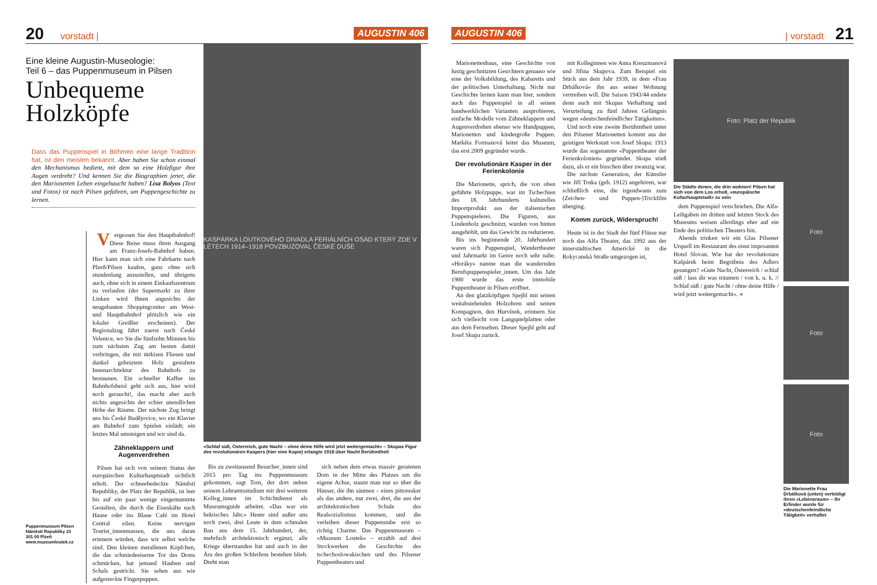20 vorstadt |
AUGUSTIN 406
Eine kleine Augustin-Museologie:
Teil 6 – das Puppenmuseum in Pilsen
Unbequeme Holzköpfe
Dass das Puppenspiel in Böhmen eine lange Tradition hat, ist den meisten bekannt. Aber haben Sie schon einmal den Mechanismus bedient, mit dem so eine Holzfigur ihre Augen verdreht? Und kennen Sie die Biographien jener, die den Marionetten Leben eingehaucht haben? Lisa Bolyos (Text und Fotos) ist nach Pilsen gefahren, um Puppengeschichte zu lernen.
Puppenmuseum Pilsen
Náměstí Republiky 23
301 00 Plzeň
www.muzeumloutek.cz
Vergessen Sie den Hauptbahnhof! Diese Reise muss ihren Ausgang am Franz-Josefs-Bahnhof haben. Hier kann man sich eine Fahrkarte nach Plzeň/Pilsen kaufen, ganz ohne sich stundenlang anzustellen, und übrigens auch, ohne sich in einem Einkaufszentrum zu verlaufen (der Supermarkt zu ihrer Linken wird Ihnen angesichts der neugebauten Shoppingcenter am West- und Hauptbahnhof plötzlich wie ein lokaler Greißler erscheinen). Der Regionalzug fährt zuerst nach České Velenice, wo Sie die fünfzehn Minuten bis zum nächsten Zug am besten damit verbringen, die mit türkisen Fliesen und dunkel gebeiztem Holz gestaltete Innenarchitektur des Bahnhofs zu bestaunen. Ein schneller Kaffee im Bahnhofsbeisl geht sich aus, hier wird noch geraucht!, das macht aber auch nichts angesichts der schier unendlichen Höhe der Räume. Der nächste Zug bringt uns bis České Budějovice, wo ein Klavier am Bahnhof zum Spielen einlädt; ein letztes Mal umsteigen und wir sind da.
Zähneklappern und Augenverdrehen
Pilsen hat sich von seinem Status der europäischen Kulturhauptstadt sichtlich erholt. Der schneebedeckte Náměstí Republiky, der Platz der Republik, ist leer bis auf ein paar wenige eingemummte Gestalten, die durch die Eiseskälte nach Hause oder ins Blaue Café im Hotel Central eilen. Keine nervigen Tourist_innenmassen, die uns daran erinnern würden, dass wir selbst welche sind. Den kleinen metallenen Köpfchen, die das schmiedeeiserne Tor des Doms schmücken, hat jemand Hauben und Schals gestrickt. Sie sehen aus wie aufgesteckte Fingerpuppen.
KASPÁRKA LOUTKOVÉHO DIVADLA FERIÁLNÍCH OSAD KTERÝ ZDE V LÉTECH 1914–1918 POVZBUZOVAL ČESKÉ DUŠE
«Schlaf süß, Österreich, gute Nacht – ohne deine Hilfe wird jetzt weitergemacht» – Skupas Figur des revolutionären Kaspers (hier eine Kopie) erlangte 1918 über Nacht Berühmtheit
Bis zu zweitausend Besucher_innen sind 2015 pro Tag ins Puppenmuseum gekommen, sagt Tom, der dort neben seinem Lehramtsstudium mit drei weiteren Kolleg_innen im Schichtdienst als Museumsguide arbeitet. «Das war ein hektisches Jahr.» Heute sind außer uns noch zwei, drei Leute in dem schmalen Bau aus dem 15. Jahrhundert, der, mehrfach architektonisch ergänzt, alle Kriege überstanden hat und auch in der Ära des großen Schleifens bestehen blieb. Dreht man
sich neben dem etwas massiv geratenen Dom in der Mitte des Platzes um die eigene Achse, staunt man nur so über die Häuser, die ihn säumen – eines pittoresker als das andere, nur zwei, drei, die aus der architektonischen Schule des Realsozialismus kommen, und die verleihen dieser Puppenstube erst so richtig Charme. Das Puppenmuseum – «Muzeum Loutek» – erzählt auf drei Stockwerken die Geschichte des tschechoslowakischen und des Pilsener Puppentheaters und
AUGUSTIN 406
| vorstadt 21
Marionettenbaus, eine Geschichte von lustig geschnitzten Gesichtern genauso wie eine der Volksbildung, des Kabaretts und der politischen Unterhaltung. Nicht nur Geschichte lernen kann man hier, sondern auch das Puppenspiel in all seinen handwerklichen Varianten ausprobieren, einfache Modelle vom Zähneklappern und Augenverdrehen ebenso wie Handpuppen, Marionetten und kindergroße Puppen. Markéta Formanová leitet das Museum, das erst 2009 gegründet wurde.
Der revolutionäre Kasper in der Ferienkolonie
Die Marionette, sprich, die von oben geführte Holzpuppe, war im Tschechien des 18. Jahrhunderts kulturelles Importprodukt aus der italienischen Puppenspielerei. Die Figuren, aus Lindenholz geschnitzt, wurden von hinten ausgehöhlt, um das Gewicht zu reduzieren.
Bis ins beginnende 20. Jahrhundert waren sich Puppenspiel, Wandertheater und Jahrmarkt im Genre noch sehr nahe. «Horáky» nannte man die wandernden Berufspuppenspieler_innen. Um das Jahr 1900 wurde das erste immobile Puppentheater in Pilsen eröffnet.
An den glatzköpfigen Spejbl mit seinen weitabstehenden Holzohren und seinen Kompagnon, den Hurvínek, erinnern Sie sich vielleicht von Langspielplatten oder aus dem Fernsehen. Dieser Spejbl geht auf Josef Skupa zurück.
mit Kolleginnen wie Anna Kreuzmanová und Jiřina Skupova. Zum Beispiel ein Stück aus dem Jahr 1939, in dem «Frau Drbálková» ihn aus seiner Wohnung vertreiben will. Die Saison 1943/44 endete denn auch mit Skupas Verhaftung und Verurteilung zu fünf Jahren Gefängnis wegen «deutschenfeindlicher Tätigkeiten».
Und noch eine zweite Berühmtheit unter den Pilsener Marionetten kommt aus der geistigen Werkstatt von Josef Skupa: 1913 wurde das sogenannte «Puppentheater der Ferienkolonien» gegründet. Skupa stieß dazu, als er ein bisschen über zwanzig war.
Die nächste Generation, der Künstler wie Jiří Trnka (geb. 1912) angehören, war schließlich eine, die irgendwann zum (Zeichen- und Puppen-)Trickfilm überging.
Komm zurück, Widerspruch!
Heute ist in der Stadt der fünf Flüsse nur noch das Alfa Theater, das 1992 aus der innerstädtischen Americké in die Rokycanská Straße umgezogen ist,
Foto: Platz der Republik
Die Städte denen, die drin wohnen! Pilsen hat sich von dem Los erholt, «europäische Kulturhauptstadt» zu sein
dem Puppenspiel verschrieben. Die Alfa-Leihgaben im dritten und letzten Stock des Museums weisen allerdings eher auf ein Ende des politischen Theaters hin.
Abends trinken wir ein Glas Pilsener Urquell im Restaurant des einst imposanten Hotel Slovan. Wie hat der revolutionäre Kašpárek beim Begräbnis des Adlers gesungen? «Gute Nacht, Österreich / schlaf süß / lass dir was träumen / von k. u. k. // Schlaf süß / gute Nacht / ohne deine Hilfe / wird jetzt weitergemacht». ◂
Foto
Foto
Foto
Die Marionette Frau Drbálková (unten) verteidigt ihren «Lebensraum» – ihr Erfinder wurde für «deutschenfeindliche Tätigkeit» verhaftet